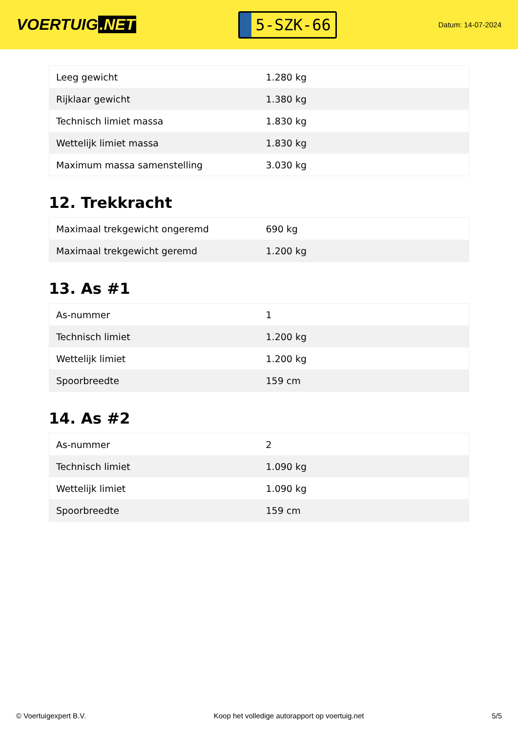VOERTUIG.NET
5-SZK-66
Datum: 14-07-2024
| Leeg gewicht | 1.280 kg |
| Rijklaar gewicht | 1.380 kg |
| Technisch limiet massa | 1.830 kg |
| Wettelijk limiet massa | 1.830 kg |
| Maximum massa samenstelling | 3.030 kg |
12. Trekkracht
| Maximaal trekgewicht ongeremd | 690 kg |
| Maximaal trekgewicht geremd | 1.200 kg |
13. As #1
| As-nummer | 1 |
| Technisch limiet | 1.200 kg |
| Wettelijk limiet | 1.200 kg |
| Spoorbreedte | 159 cm |
14. As #2
| As-nummer | 2 |
| Technisch limiet | 1.090 kg |
| Wettelijk limiet | 1.090 kg |
| Spoorbreedte | 159 cm |
© Voertuigexpert B.V. Koop het volledige autorapport op voertuig.net 5/5